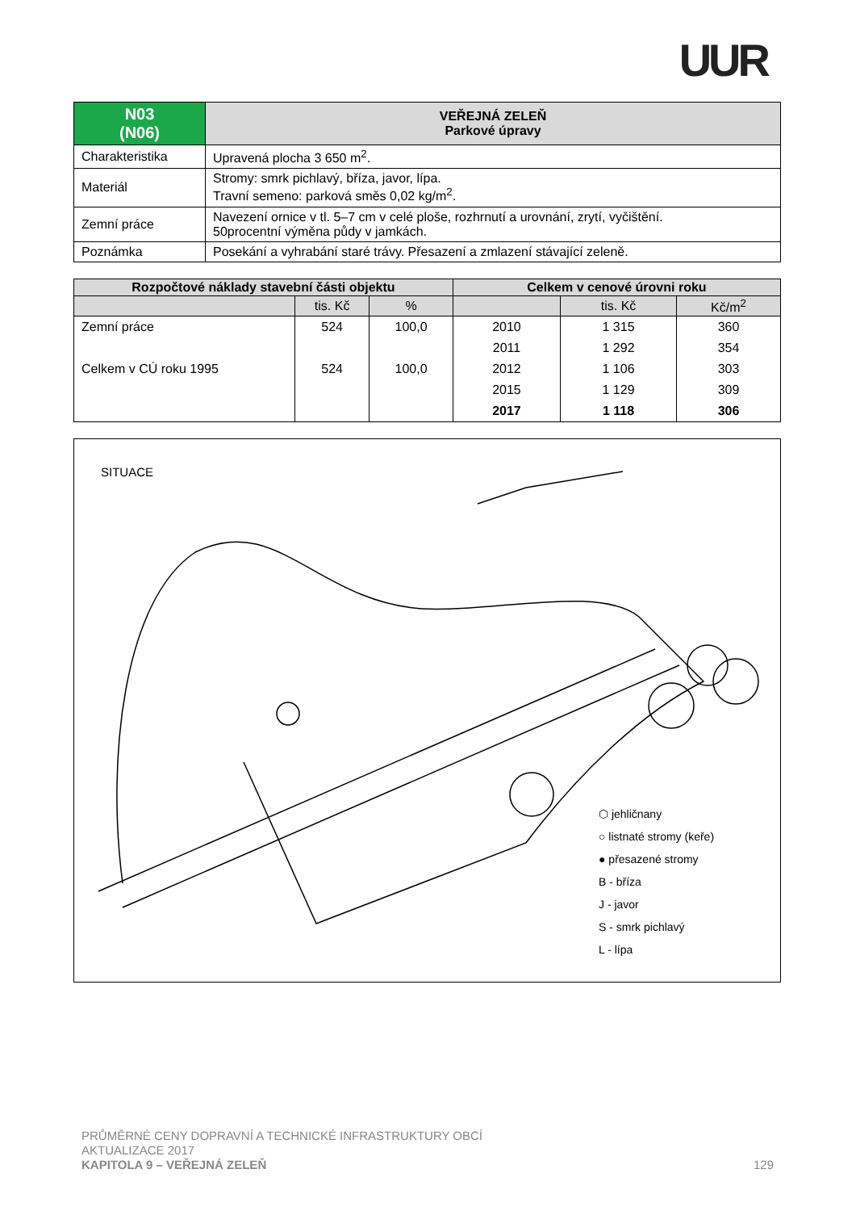UUR
| N03 (N06) | VEŘEJNÁ ZELEŇ Parkové úpravy |
| Charakteristika | Upravená plocha 3 650 m<sup>2</sup>. |
| Materiál | Stromy: smrk pichlavý, bříza, javor, lípa. Travní semeno: parková směs 0,02 kg/m<sup>2</sup>. |
| Zemní práce | Navezení ornice v tl. 5–7 cm v celé ploše, rozhrnutí a urovnání, zrytí, vyčištění. 50procentní výměna půdy v jamkách. |
| Poznámka | Posekání a vyhrabání staré trávy. Přesazení a zmlazení stávající zeleně. |
| Rozpočtové náklady stavební části objektu | | | Celkem v cenové úrovni roku | | |
| --- | --- | --- | --- | --- | --- |
| | tis. Kč | % | | tis. Kč | Kč/m<sup>2</sup> |
| Zemní práce | 524 | 100,0 | 2010 | 1 315 | 360 |
| | | | 2011 | 1 292 | 354 |
| Celkem v CÚ roku 1995 | 524 | 100,0 | 2012 | 1 106 | 303 |
| | | | 2015 | 1 129 | 309 |
| | | | 2017 | 1 118 | 306 |
SITUACE
⬡ jehličnany
○ listnaté stromy (keře)
● přesazené stromy
B - bříza
J - javor
S - smrk pichlavý
L - lípa
PRŮMĚRNÉ CENY DOPRAVNÍ A TECHNICKÉ INFRASTRUKTURY OBCÍ
AKTUALIZACE 2017
KAPITOLA 9 – VEŘEJNÁ ZELEŇ 129